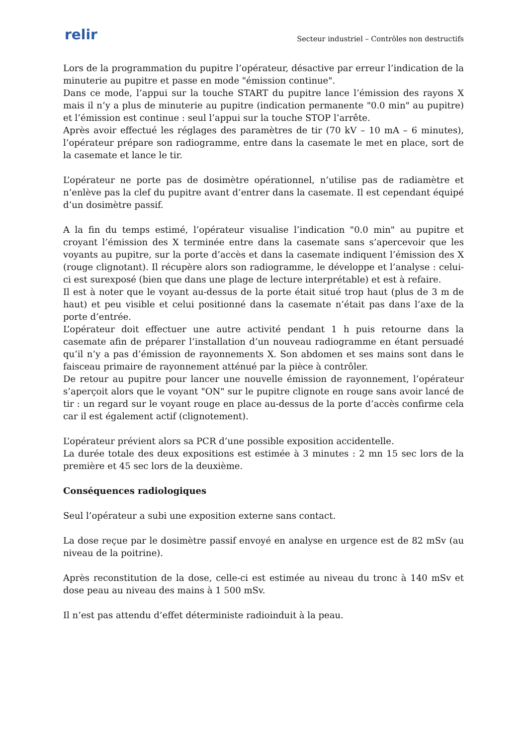relir
Secteur industriel – Contrôles non destructifs
Lors de la programmation du pupitre l’opérateur, désactive par erreur l’indication de la minuterie au pupitre et passe en mode "émission continue".
Dans ce mode, l’appui sur la touche START du pupitre lance l’émission des rayons X mais il n’y a plus de minuterie au pupitre (indication permanente "0.0 min" au pupitre) et l’émission est continue : seul l’appui sur la touche STOP l’arrête.
Après avoir effectué les réglages des paramètres de tir (70 kV – 10 mA – 6 minutes), l’opérateur prépare son radiogramme, entre dans la casemate le met en place, sort de la casemate et lance le tir.
L’opérateur ne porte pas de dosimètre opérationnel, n’utilise pas de radiamètre et n’enlève pas la clef du pupitre avant d’entrer dans la casemate. Il est cependant équipé d’un dosimètre passif.
A la fin du temps estimé, l’opérateur visualise l’indication "0.0 min" au pupitre et croyant l’émission des X terminée entre dans la casemate sans s’apercevoir que les voyants au pupitre, sur la porte d’accès et dans la casemate indiquent l’émission des X (rouge clignotant). Il récupère alors son radiogramme, le développe et l’analyse : celui-ci est surexposé (bien que dans une plage de lecture interprétable) et est à refaire.
Il est à noter que le voyant au-dessus de la porte était situé trop haut (plus de 3 m de haut) et peu visible et celui positionné dans la casemate n’était pas dans l’axe de la porte d’entrée.
L’opérateur doit effectuer une autre activité pendant 1 h puis retourne dans la casemate afin de préparer l’installation d’un nouveau radiogramme en étant persuadé qu’il n’y a pas d’émission de rayonnements X. Son abdomen et ses mains sont dans le faisceau primaire de rayonnement atténué par la pièce à contrôler.
De retour au pupitre pour lancer une nouvelle émission de rayonnement, l’opérateur s’aperçoit alors que le voyant "ON" sur le pupitre clignote en rouge sans avoir lancé de tir : un regard sur le voyant rouge en place au-dessus de la porte d’accès confirme cela car il est également actif (clignotement).
L’opérateur prévient alors sa PCR d’une possible exposition accidentelle.
La durée totale des deux expositions est estimée à 3 minutes : 2 mn 15 sec lors de la première et 45 sec lors de la deuxième.
Conséquences radiologiques
Seul l’opérateur a subi une exposition externe sans contact.
La dose reçue par le dosimètre passif envoyé en analyse en urgence est de 82 mSv (au niveau de la poitrine).
Après reconstitution de la dose, celle-ci est estimée au niveau du tronc à 140 mSv et dose peau au niveau des mains à 1 500 mSv.
Il n’est pas attendu d’effet déterministe radioinduit à la peau.